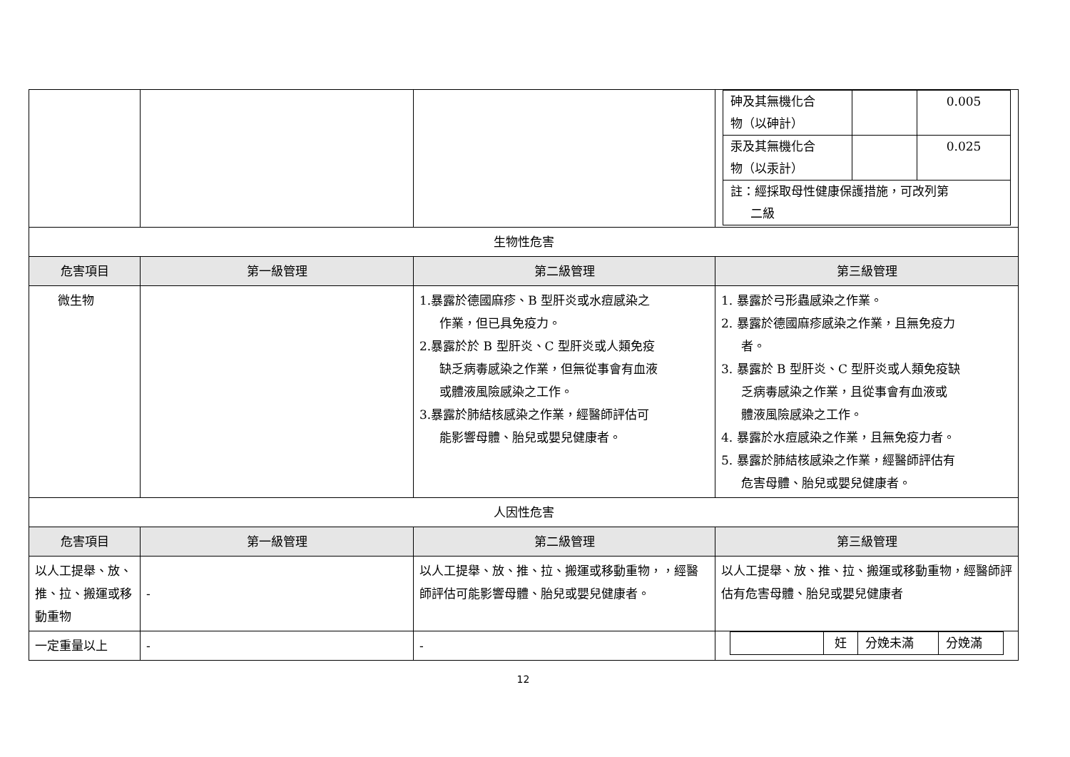| | | | / 砷及其無機化合 物（以砷計） / / 0.005 / / 汞及其無機化合 物（以汞計） / / 0.025 / / 註：經採取母性健康保護措施，可改列第 二級 / / / |
| 生物性危害 | | | |
| 危害項目 | 第一級管理 | 第二級管理 | 第三級管理 |
| 微生物 | | 1.暴露於德國麻疹、B 型肝炎或水痘感染之 作業，但已具免疫力。 2.暴露於於 B 型肝炎、C 型肝炎或人類免疫 缺乏病毒感染之作業，但無從事會有血液 或體液風險感染之工作。 3.暴露於肺結核感染之作業，經醫師評估可 能影響母體、胎兒或嬰兒健康者。 | 1. 暴露於弓形蟲感染之作業。 2. 暴露於德國麻疹感染之作業，且無免疫力 者。 3. 暴露於 B 型肝炎、C 型肝炎或人類免疫缺 乏病毒感染之作業，且從事會有血液或 體液風險感染之工作。 4. 暴露於水痘感染之作業，且無免疫力者。 5. 暴露於肺結核感染之作業，經醫師評估有 危害母體、胎兒或嬰兒健康者。 |
| 人因性危害 | | | |
| 危害項目 | 第一級管理 | 第二級管理 | 第三級管理 |
| 以人工提舉、放、推、拉、搬運或移動重物 | - | 以人工提舉、放、推、拉、搬運或移動重物，，經醫師評估可能影響母體、胎兒或嬰兒健康者。 | 以人工提舉、放、推、拉、搬運或移動重物，經醫師評估有危害母體、胎兒或嬰兒健康者 |
| 一定重量以上 | - | - | / / 妊 / 分娩未滿 / 分娩滿 / |
12